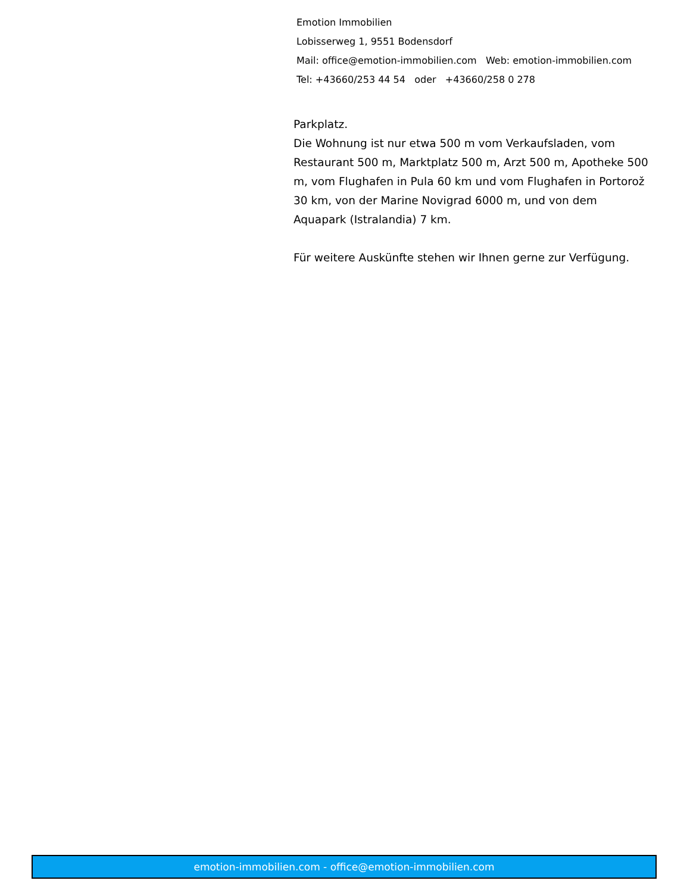Emotion Immobilien
Lobisserweg 1, 9551 Bodensdorf
Mail: office@emotion-immobilien.com Web: emotion-immobilien.com
Tel: +43660/253 44 54 oder +43660/258 0 278
Parkplatz.
Die Wohnung ist nur etwa 500 m vom Verkaufsladen, vom Restaurant 500 m, Marktplatz 500 m, Arzt 500 m, Apotheke 500 m, vom Flughafen in Pula 60 km und vom Flughafen in Portorož 30 km, von der Marine Novigrad 6000 m, und von dem Aquapark (Istralandia) 7 km.
Für weitere Auskünfte stehen wir Ihnen gerne zur Verfügung.
emotion-immobilien.com - office@emotion-immobilien.com